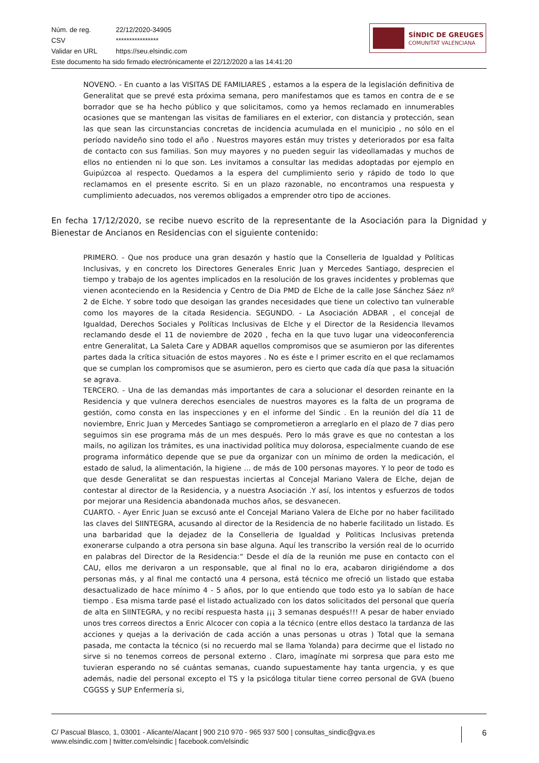Núm. de reg. 22/12/2020-34905
CSV ****************
Validar en URL https://seu.elsindic.com
Este documento ha sido firmado electrónicamente el 22/12/2020 a las 14:41:20
SÍNDIC DE GREUGES
COMUNITAT VALENCIANA
NOVENO. - En cuanto a las VISITAS DE FAMILIARES , estamos a la espera de la legislación definitiva de Generalitat que se prevé esta próxima semana, pero manifestamos que es tamos en contra de e se borrador que se ha hecho público y que solicitamos, como ya hemos reclamado en innumerables ocasiones que se mantengan las visitas de familiares en el exterior, con distancia y protección, sean las que sean las circunstancias concretas de incidencia acumulada en el municipio , no sólo en el período navideño sino todo el año . Nuestros mayores están muy tristes y deteriorados por esa falta de contacto con sus familias. Son muy mayores y no pueden seguir las videollamadas y muchos de ellos no entienden ni lo que son. Les invitamos a consultar las medidas adoptadas por ejemplo en Guipúzcoa al respecto. Quedamos a la espera del cumplimiento serio y rápido de todo lo que reclamamos en el presente escrito. Si en un plazo razonable, no encontramos una respuesta y cumplimiento adecuados, nos veremos obligados a emprender otro tipo de acciones.
En fecha 17/12/2020, se recibe nuevo escrito de la representante de la Asociación para la Dignidad y Bienestar de Ancianos en Residencias con el siguiente contenido:
PRIMERO. - Que nos produce una gran desazón y hastío que la Conselleria de Igualdad y Políticas Inclusivas, y en concreto los Directores Generales Enric Juan y Mercedes Santiago, desprecien el tiempo y trabajo de los agentes implicados en la resolución de los graves incidentes y problemas que vienen aconteciendo en la Residencia y Centro de Dia PMD de Elche de la calle Jose Sánchez Sáez nº 2 de Elche. Y sobre todo que desoigan las grandes necesidades que tiene un colectivo tan vulnerable como los mayores de la citada Residencia. SEGUNDO. - La Asociación ADBAR , el concejal de Igualdad, Derechos Sociales y Políticas Inclusivas de Elche y el Director de la Residencia llevamos reclamando desde el 11 de noviembre de 2020 , fecha en la que tuvo lugar una videoconferencia entre Generalitat, La Saleta Care y ADBAR aquellos compromisos que se asumieron por las diferentes partes dada la crítica situación de estos mayores . No es éste e l primer escrito en el que reclamamos que se cumplan los compromisos que se asumieron, pero es cierto que cada día que pasa la situación se agrava.
TERCERO. - Una de las demandas más importantes de cara a solucionar el desorden reinante en la Residencia y que vulnera derechos esenciales de nuestros mayores es la falta de un programa de gestión, como consta en las inspecciones y en el informe del Sindic . En la reunión del día 11 de noviembre, Enric Juan y Mercedes Santiago se comprometieron a arreglarlo en el plazo de 7 dias pero seguimos sin ese programa más de un mes después. Pero lo más grave es que no contestan a los mails, no agilizan los trámites, es una inactividad política muy dolorosa, especialmente cuando de ese programa informático depende que se pue da organizar con un mínimo de orden la medicación, el estado de salud, la alimentación, la higiene ... de más de 100 personas mayores. Y lo peor de todo es que desde Generalitat se dan respuestas inciertas al Concejal Mariano Valera de Elche, dejan de contestar al director de la Residencia, y a nuestra Asociación .Y así, los intentos y esfuerzos de todos por mejorar una Residencia abandonada muchos años, se desvanecen.
CUARTO. - Ayer Enric Juan se excusó ante el Concejal Mariano Valera de Elche por no haber facilitado las claves del SIINTEGRA, acusando al director de la Residencia de no haberle facilitado un listado. Es una barbaridad que la dejadez de la Conselleria de Igualdad y Politicas Inclusivas pretenda exonerarse culpando a otra persona sin base alguna. Aquí les transcribo la versión real de lo ocurrido en palabras del Director de la Residencia:“ Desde el día de la reunión me puse en contacto con el CAU, ellos me derivaron a un responsable, que al final no lo era, acabaron dirigiéndome a dos personas más, y al final me contactó una 4 persona, está técnico me ofreció un listado que estaba desactualizado de hace mínimo 4 - 5 años, por lo que entiendo que todo esto ya lo sabían de hace tiempo . Esa misma tarde pasé el listado actualizado con los datos solicitados del personal que quería de alta en SIINTEGRA, y no recibí respuesta hasta ¡¡¡ 3 semanas después!!! A pesar de haber enviado unos tres correos directos a Enric Alcocer con copia a la técnico (entre ellos destaco la tardanza de las acciones y quejas a la derivación de cada acción a unas personas u otras ) Total que la semana pasada, me contacta la técnico (si no recuerdo mal se llama Yolanda) para decirme que el listado no sirve si no tenemos correos de personal externo . Claro, imagínate mi sorpresa que para esto me tuvieran esperando no sé cuántas semanas, cuando supuestamente hay tanta urgencia, y es que además, nadie del personal excepto el TS y la psicóloga titular tiene correo personal de GVA (bueno CGGSS y SUP Enfermería si,
C/ Pascual Blasco, 1, 03001 - Alicante/Alacant | 900 210 970 - 965 937 500 | consultas_sindic@gva.es
www.elsindic.com | twitter.com/elsindic | facebook.com/elsindic
6